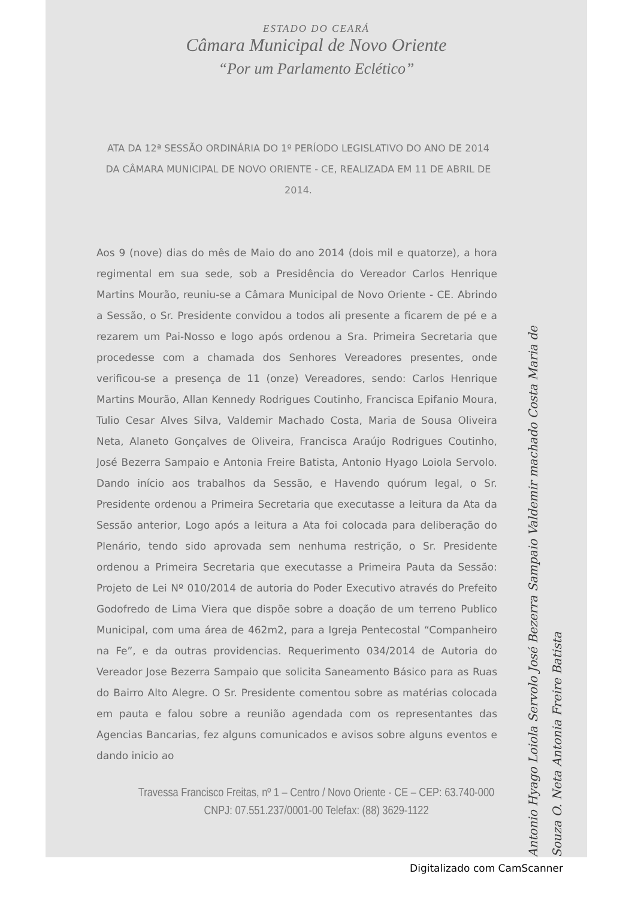ESTADO DO CEARÁ
Câmara Municipal de Novo Oriente
“Por um Parlamento Eclético”
ATA DA 12ª SESSÃO ORDINÁRIA DO 1º PERÍODO LEGISLATIVO DO ANO DE 2014 DA CÂMARA MUNICIPAL DE NOVO ORIENTE - CE, REALIZADA EM 11 DE ABRIL DE 2014.
Aos 9 (nove) dias do mês de Maio do ano 2014 (dois mil e quatorze), a hora regimental em sua sede, sob a Presidência do Vereador Carlos Henrique Martins Mourão, reuniu-se a Câmara Municipal de Novo Oriente - CE. Abrindo a Sessão, o Sr. Presidente convidou a todos ali presente a ficarem de pé e a rezarem um Pai-Nosso e logo após ordenou a Sra. Primeira Secretaria que procedesse com a chamada dos Senhores Vereadores presentes, onde verificou-se a presença de 11 (onze) Vereadores, sendo: Carlos Henrique Martins Mourão, Allan Kennedy Rodrigues Coutinho, Francisca Epifanio Moura, Tulio Cesar Alves Silva, Valdemir Machado Costa, Maria de Sousa Oliveira Neta, Alaneto Gonçalves de Oliveira, Francisca Araújo Rodrigues Coutinho, José Bezerra Sampaio e Antonia Freire Batista, Antonio Hyago Loiola Servolo. Dando início aos trabalhos da Sessão, e Havendo quórum legal, o Sr. Presidente ordenou a Primeira Secretaria que executasse a leitura da Ata da Sessão anterior, Logo após a leitura a Ata foi colocada para deliberação do Plenário, tendo sido aprovada sem nenhuma restrição, o Sr. Presidente ordenou a Primeira Secretaria que executasse a Primeira Pauta da Sessão: Projeto de Lei Nº 010/2014 de autoria do Poder Executivo através do Prefeito Godofredo de Lima Viera que dispõe sobre a doação de um terreno Publico Municipal, com uma área de 462m2, para a Igreja Pentecostal “Companheiro na Fe”, e da outras providencias. Requerimento 034/2014 de Autoria do Vereador Jose Bezerra Sampaio que solicita Saneamento Básico para as Ruas do Bairro Alto Alegre. O Sr. Presidente comentou sobre as matérias colocada em pauta e falou sobre a reunião agendada com os representantes das Agencias Bancarias, fez alguns comunicados e avisos sobre alguns eventos e dando inicio ao
Travessa Francisco Freitas, nº 1 – Centro / Novo Oriente - CE – CEP: 63.740-000
CNPJ: 07.551.237/0001-00 Telefax: (88) 3629-1122
Antonio Hyago Loiola Servolo José Bezerra Sampaio Valdemir machado Costa Maria de Souza O. Neta Antonia Freire Batista
Digitalizado com CamScanner